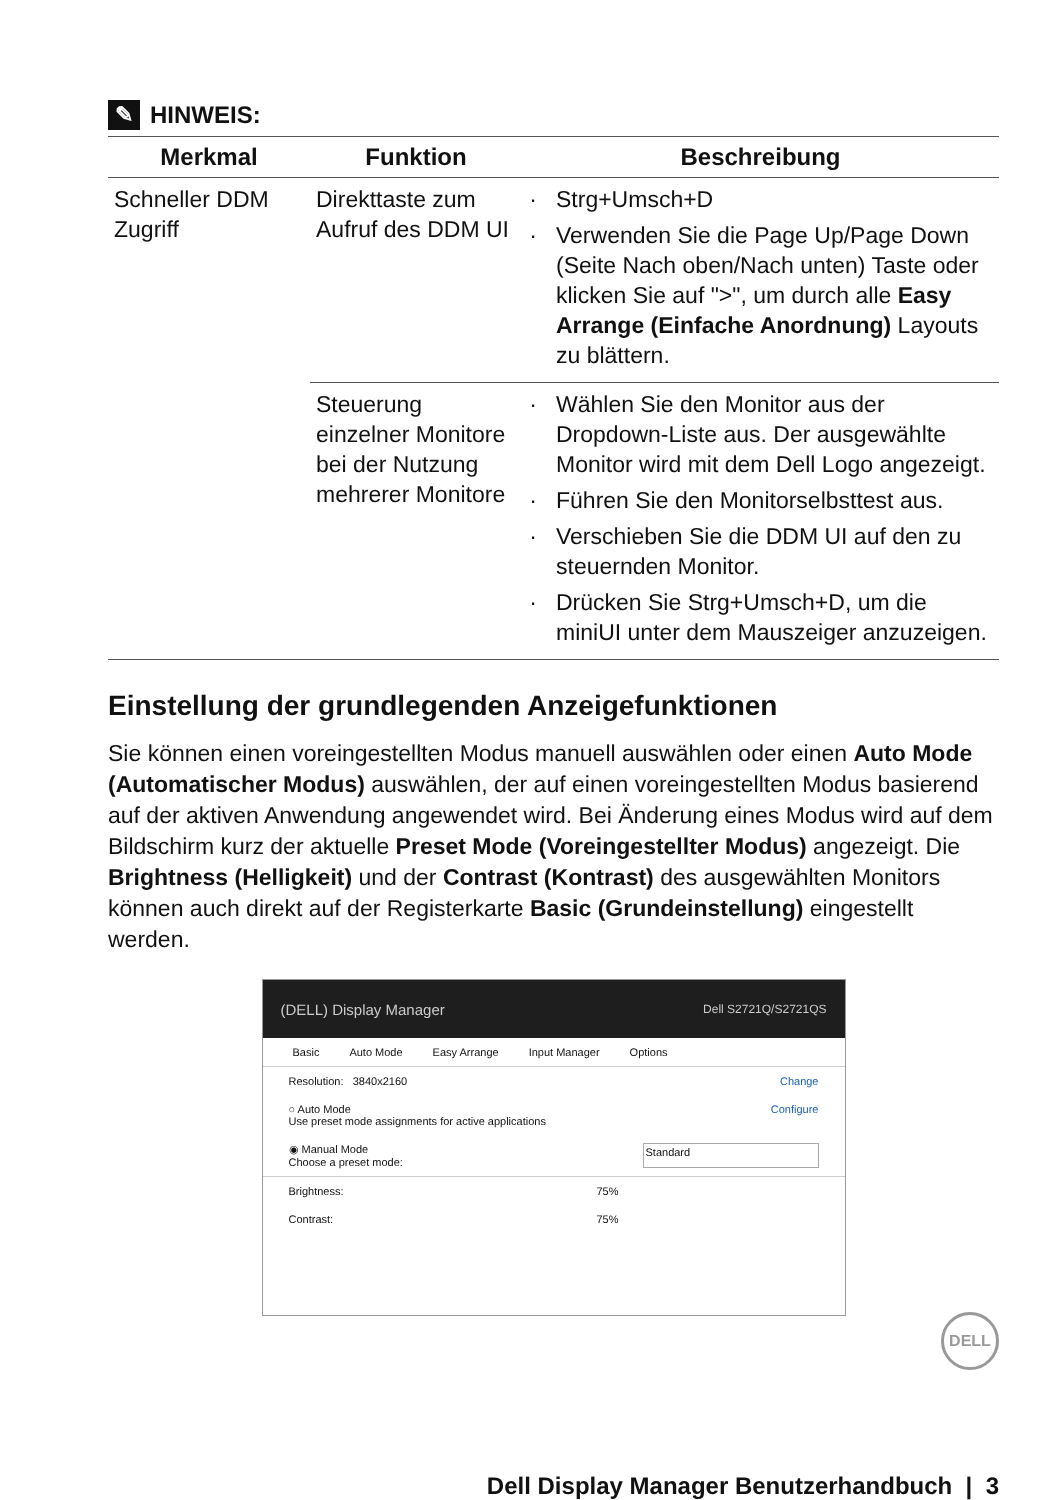✎ HINWEIS:
| Merkmal | Funktion | Beschreibung |
| --- | --- | --- |
| Schneller DDM Zugriff | Direkttaste zum Aufruf des DDM UI | Strg+Umsch+D Verwenden Sie die Page Up/Page Down (Seite Nach oben/Nach unten) Taste oder klicken Sie auf ">", um durch alle Easy Arrange (Einfache Anordnung) Layouts zu blättern. |
| | Steuerung einzelner Monitore bei der Nutzung mehrerer Monitore | Wählen Sie den Monitor aus der Dropdown-Liste aus. Der ausgewählte Monitor wird mit dem Dell Logo angezeigt. Führen Sie den Monitorselbsttest aus. Verschieben Sie die DDM UI auf den zu steuernden Monitor. Drücken Sie Strg+Umsch+D, um die miniUI unter dem Mauszeiger anzuzeigen. |
Einstellung der grundlegenden Anzeigefunktionen
Sie können einen voreingestellten Modus manuell auswählen oder einen Auto Mode (Automatischer Modus) auswählen, der auf einen voreingestellten Modus basierend auf der aktiven Anwendung angewendet wird. Bei Änderung eines Modus wird auf dem Bildschirm kurz der aktuelle Preset Mode (Voreingestellter Modus) angezeigt. Die Brightness (Helligkeit) und der Contrast (Kontrast) des ausgewählten Monitors können auch direkt auf der Registerkarte Basic (Grundeinstellung) eingestellt werden.
(DELL) Display Manager Dell S2721Q/S2721QS
Basic Auto Mode Easy Arrange Input Manager Options
Resolution: 3840x2160 Change
○ Auto Mode
Use preset mode assignments for active applications Configure
◉ Manual Mode
Choose a preset mode: Standard
Brightness: 75%
Contrast: 75%
DELL
Dell Display Manager Benutzerhandbuch | 3